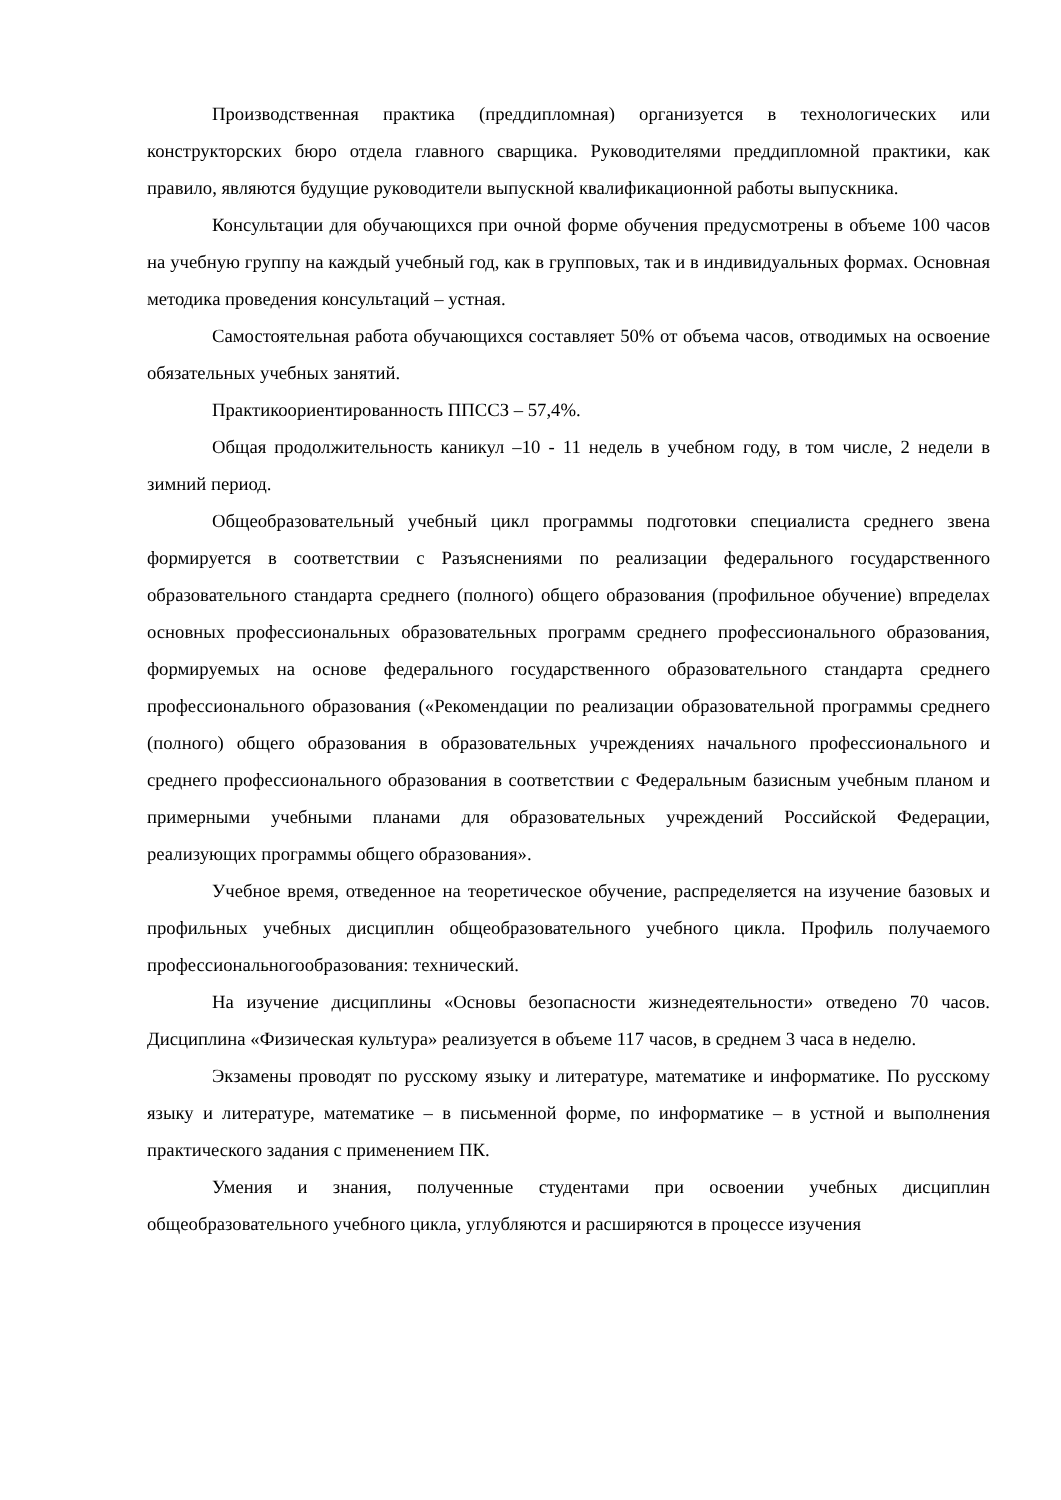Производственная практика (преддипломная) организуется в технологических или конструкторских бюро отдела главного сварщика. Руководителями преддипломной практики, как правило, являются будущие руководители выпускной квалификационной работы выпускника.
Консультации для обучающихся при очной форме обучения предусмотрены в объеме 100 часов на учебную группу на каждый учебный год, как в групповых, так и в индивидуальных формах. Основная методика проведения консультаций – устная.
Самостоятельная работа обучающихся составляет 50% от объема часов, отводимых на освоение обязательных учебных занятий.
Практикоориентированность ППССЗ – 57,4%.
Общая продолжительность каникул –10 - 11 недель в учебном году, в том числе, 2 недели в зимний период.
Общеобразовательный учебный цикл программы подготовки специалиста среднего звена формируется в соответствии с Разъяснениями по реализации федерального государственного образовательного стандарта среднего (полного) общего образования (профильное обучение) впределах основных профессиональных образовательных программ среднего профессионального образования, формируемых на основе федерального государственного образовательного стандарта среднего профессионального образования («Рекомендации по реализации образовательной программы среднего (полного) общего образования в образовательных учреждениях начального профессионального и среднего профессионального образования в соответствии с Федеральным базисным учебным планом и примерными учебными планами для образовательных учреждений Российской Федерации, реализующих программы общего образования».
Учебное время, отведенное на теоретическое обучение, распределяется на изучение базовых и профильных учебных дисциплин общеобразовательного учебного цикла. Профиль получаемого профессиональногообразования: технический.
На изучение дисциплины «Основы безопасности жизнедеятельности» отведено 70 часов. Дисциплина «Физическая культура» реализуется в объеме 117 часов, в среднем 3 часа в неделю.
Экзамены проводят по русскому языку и литературе, математике и информатике. По русскому языку и литературе, математике – в письменной форме, по информатике – в устной и выполнения практического задания с применением ПК.
Умения и знания, полученные студентами при освоении учебных дисциплин общеобразовательного учебного цикла, углубляются и расширяются в процессе изучения